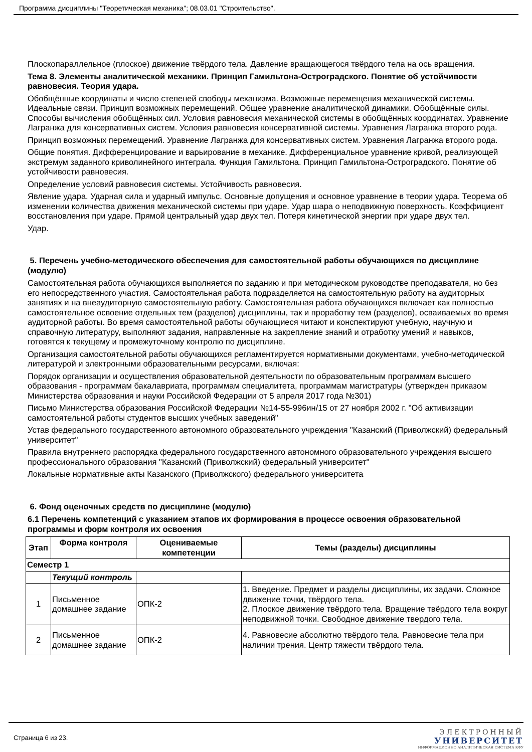Программа дисциплины "Теоретическая механика"; 08.03.01 "Строительство".
Плоскопараллельное (плоское) движение твёрдого тела. Давление вращающегося твёрдого тела на ось вращения.
Тема 8. Элементы аналитической механики. Принцип Гамильтона-Остроградского. Понятие об устойчивости равновесия. Теория удара.
Обобщённые координаты и число степеней свободы механизма. Возможные перемещения механической системы. Идеальные связи. Принцип возможных перемещений. Общее уравнение аналитической динамики. Обобщённые силы. Способы вычисления обобщённых сил. Условия равновесия механической системы в обобщённых координатах. Уравнение Лагранжа для консервативных систем. Условия равновесия консервативной системы. Уравнения Лагранжа второго рода.
Принцип возможных перемещений. Уравнение Лагранжа для консервативных систем. Уравнения Лагранжа второго рода.
Общие понятия. Дифференцирование и варьирование в механике. Дифференциальное уравнение кривой, реализующей экстремум заданного криволинейного интеграла. Функция Гамильтона. Принцип Гамильтона-Остроградского. Понятие об устойчивости равновесия.
Определение условий равновесия системы. Устойчивость равновесия.
Явление удара. Ударная сила и ударный импульс. Основные допущения и основное уравнение в теории удара. Теорема об изменении количества движения механической системы при ударе. Удар шара о неподвижную поверхность. Коэффициент восстановления при ударе. Прямой центральный удар двух тел. Потеря кинетической энергии при ударе двух тел.
Удар.
5. Перечень учебно-методического обеспечения для самостоятельной работы обучающихся по дисциплине (модулю)
Самостоятельная работа обучающихся выполняется по заданию и при методическом руководстве преподавателя, но без его непосредственного участия. Самостоятельная работа подразделяется на самостоятельную работу на аудиторных занятиях и на внеаудиторную самостоятельную работу. Самостоятельная работа обучающихся включает как полностью самостоятельное освоение отдельных тем (разделов) дисциплины, так и проработку тем (разделов), осваиваемых во время аудиторной работы. Во время самостоятельной работы обучающиеся читают и конспектируют учебную, научную и справочную литературу, выполняют задания, направленные на закрепление знаний и отработку умений и навыков, готовятся к текущему и промежуточному контролю по дисциплине.
Организация самостоятельной работы обучающихся регламентируется нормативными документами, учебно-методической литературой и электронными образовательными ресурсами, включая:
Порядок организации и осуществления образовательной деятельности по образовательным программам высшего образования - программам бакалавриата, программам специалитета, программам магистратуры (утвержден приказом Министерства образования и науки Российской Федерации от 5 апреля 2017 года №301)
Письмо Министерства образования Российской Федерации №14-55-996ин/15 от 27 ноября 2002 г. "Об активизации самостоятельной работы студентов высших учебных заведений"
Устав федерального государственного автономного образовательного учреждения "Казанский (Приволжский) федеральный университет"
Правила внутреннего распорядка федерального государственного автономного образовательного учреждения высшего профессионального образования "Казанский (Приволжский) федеральный университет"
Локальные нормативные акты Казанского (Приволжского) федерального университета
6. Фонд оценочных средств по дисциплине (модулю)
6.1 Перечень компетенций с указанием этапов их формирования в процессе освоения образовательной программы и форм контроля их освоения
| Этап | Форма контроля | Оцениваемые компетенции | Темы (разделы) дисциплины |
| --- | --- | --- | --- |
| Семестр 1 | | | |
| | Текущий контроль | | |
| 1 | Письменное домашнее задание | ОПК-2 | 1. Введение. Предмет и разделы дисциплины, их задачи. Сложное движение точки, твёрдого тела. 2. Плоское движение твёрдого тела. Вращение твёрдого тела вокруг неподвижной точки. Свободное движение твердого тела. |
| 2 | Письменное домашнее задание | ОПК-2 | 4. Равновесие абсолютно твёрдого тела. Равновесие тела при наличии трения. Центр тяжести твёрдого тела. |
Страница 6 из 23.
ЭЛЕКТРОННЫЙ
УНИВЕРСИТЕТ
ИНФОРМАЦИОННО АНАЛИТИЧЕСКАЯ СИСТЕМА КФУ